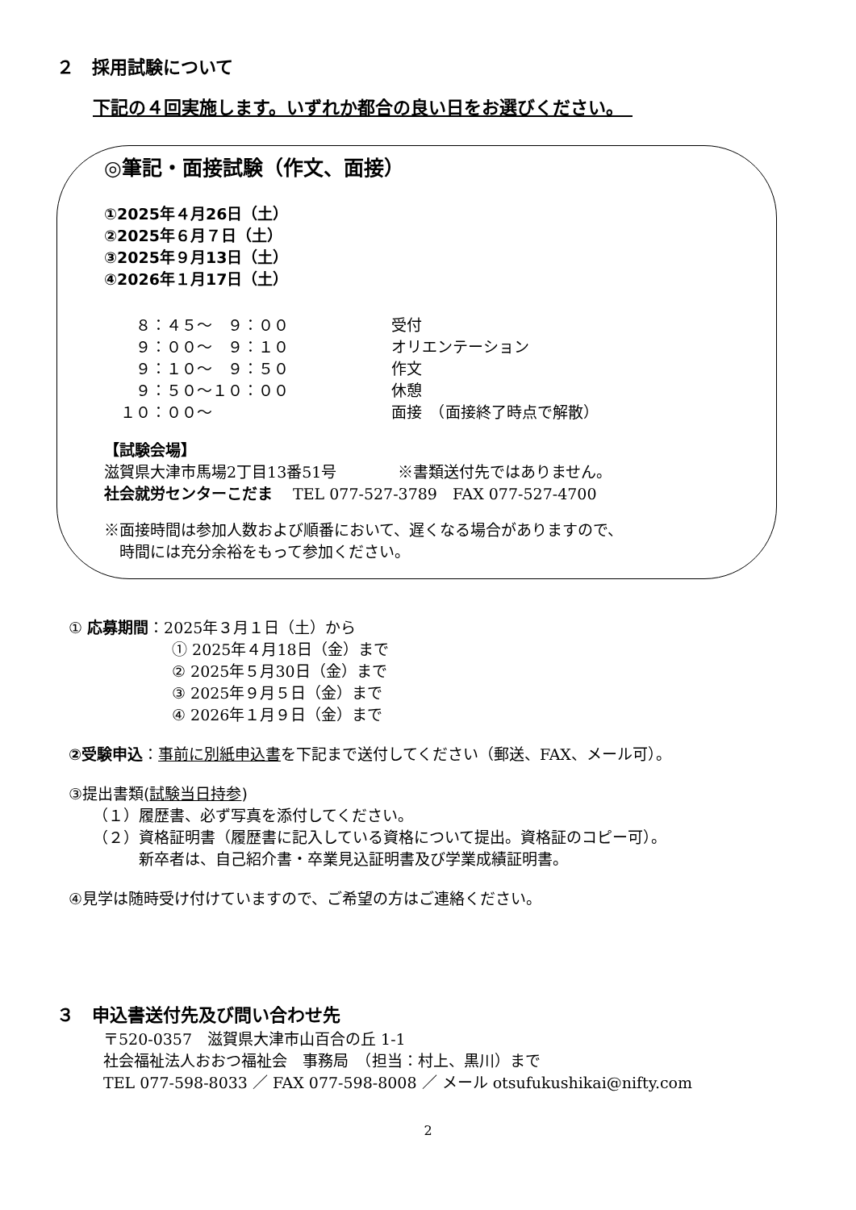２　採用試験について
下記の４回実施します。いずれか都合の良い日をお選びください。　
◎筆記・面接試験（作文、面接）
①2025年４月26日（土）
②2025年６月７日（土）
③2025年９月13日（土）
④2026年１月17日（土）
　８：４５～　９：００ 受付
　９：００～　９：１０ オリエンテーション
　９：１０～　９：５０ 作文
　９：５０～１０：００ 休憩
１０：００～ 面接　（面接終了時点で解散）
【試験会場】
滋賀県大津市馬場2丁目13番51号　　　　※書類送付先ではありません。
社会就労センターこだま　 TEL 077-527-3789　FAX 077-527-4700
※面接時間は参加人数および順番において、遅くなる場合がありますので、
　時間には充分余裕をもって参加ください。
① 応募期間：2025年３月１日（土）から
① 2025年４月18日（金）まで
② 2025年５月30日（金）まで
③ 2025年９月５日（金）まで
④ 2026年１月９日（金）まで
②受験申込：事前に別紙申込書を下記まで送付してください（郵送、FAX、メール可）。
③提出書類(試験当日持参)
（１）履歴書、必ず写真を添付してください。
（２）資格証明書（履歴書に記入している資格について提出。資格証のコピー可）。
　　　新卒者は、自己紹介書・卒業見込証明書及び学業成績証明書。
④見学は随時受け付けていますので、ご希望の方はご連絡ください。
３　申込書送付先及び問い合わせ先
〒520-0357　滋賀県大津市山百合の丘 1-1
社会福祉法人おおつ福祉会　事務局　（担当：村上、黒川）まで
TEL 077-598-8033 ／ FAX 077-598-8008 ／ メール otsufukushikai@nifty.com
2